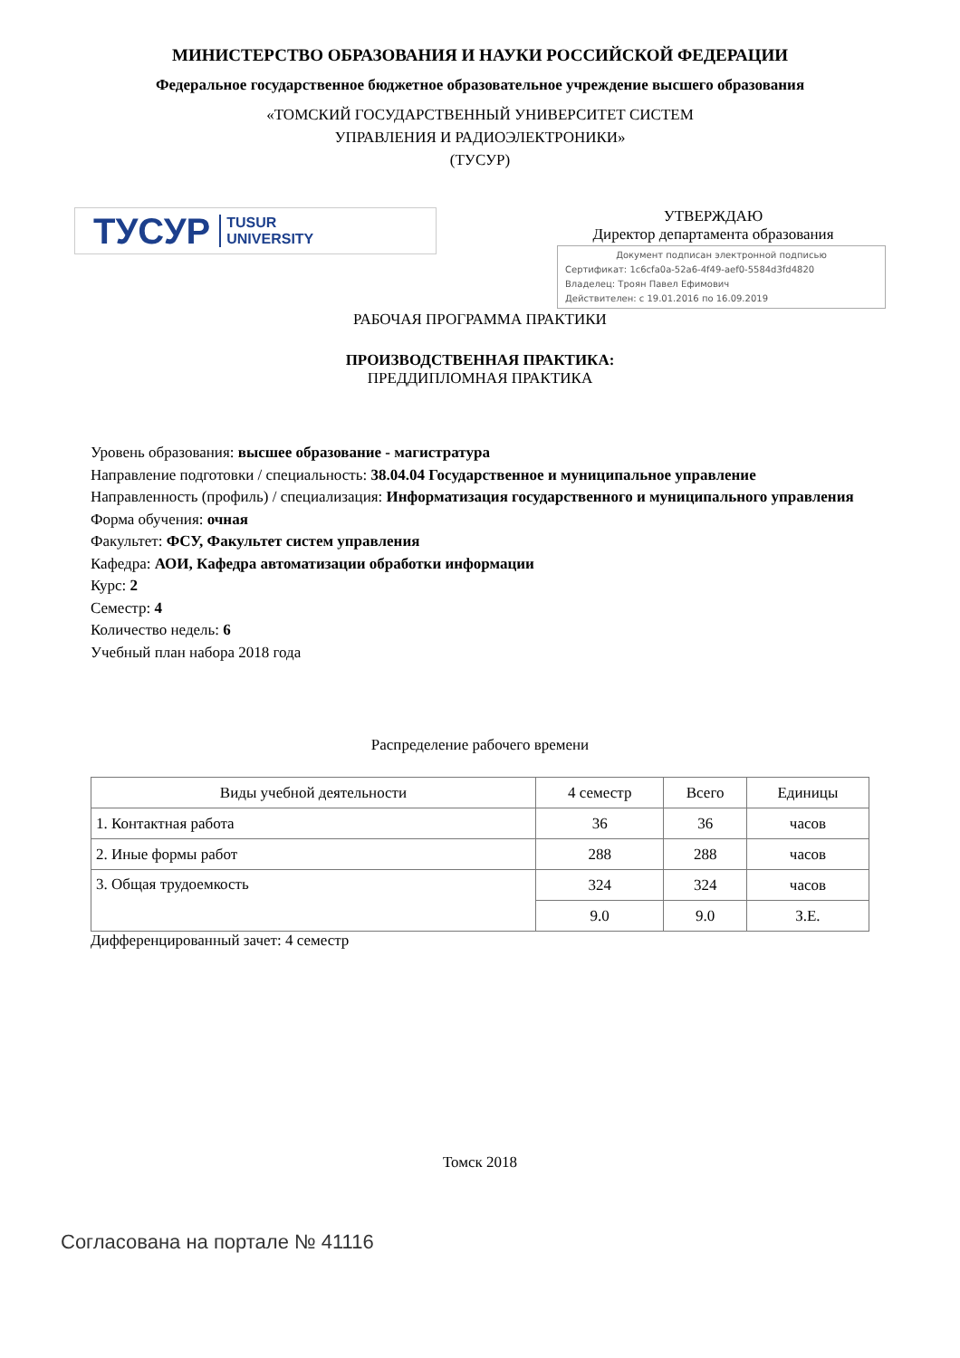МИНИСТЕРСТВО ОБРАЗОВАНИЯ И НАУКИ РОССИЙСКОЙ ФЕДЕРАЦИИ
Федеральное государственное бюджетное образовательное учреждение высшего образования
«ТОМСКИЙ ГОСУДАРСТВЕННЫЙ УНИВЕРСИТЕТ СИСТЕМ
УПРАВЛЕНИЯ И РАДИОЭЛЕКТРОНИКИ»
(ТУСУР)
ТУСУР TUSUR
UNIVERSITY
УТВЕРЖДАЮ
Директор департамента образования
Документ подписан электронной подписью
Сертификат: 1c6cfa0a-52a6-4f49-aef0-5584d3fd4820
Владелец: Троян Павел Ефимович
Действителен: с 19.01.2016 по 16.09.2019
РАБОЧАЯ ПРОГРАММА ПРАКТИКИ
ПРОИЗВОДСТВЕННАЯ ПРАКТИКА:
ПРЕДДИПЛОМНАЯ ПРАКТИКА
Уровень образования: высшее образование - магистратура
Направление подготовки / специальность: 38.04.04 Государственное и муниципальное управление
Направленность (профиль) / специализация: Информатизация государственного и муниципального управления
Форма обучения: очная
Факультет: ФСУ, Факультет систем управления
Кафедра: АОИ, Кафедра автоматизации обработки информации
Курс: 2
Семестр: 4
Количество недель: 6
Учебный план набора 2018 года
Распределение рабочего времени
| Виды учебной деятельности | 4 семестр | Всего | Единицы |
| --- | --- | --- | --- |
| 1. Контактная работа | 36 | 36 | часов |
| 2. Иные формы работ | 288 | 288 | часов |
| 3. Общая трудоемкость | 324 | 324 | часов |
| | 9.0 | 9.0 | З.Е. |
Дифференцированный зачет: 4 семестр
Томск 2018
Согласована на портале № 41116